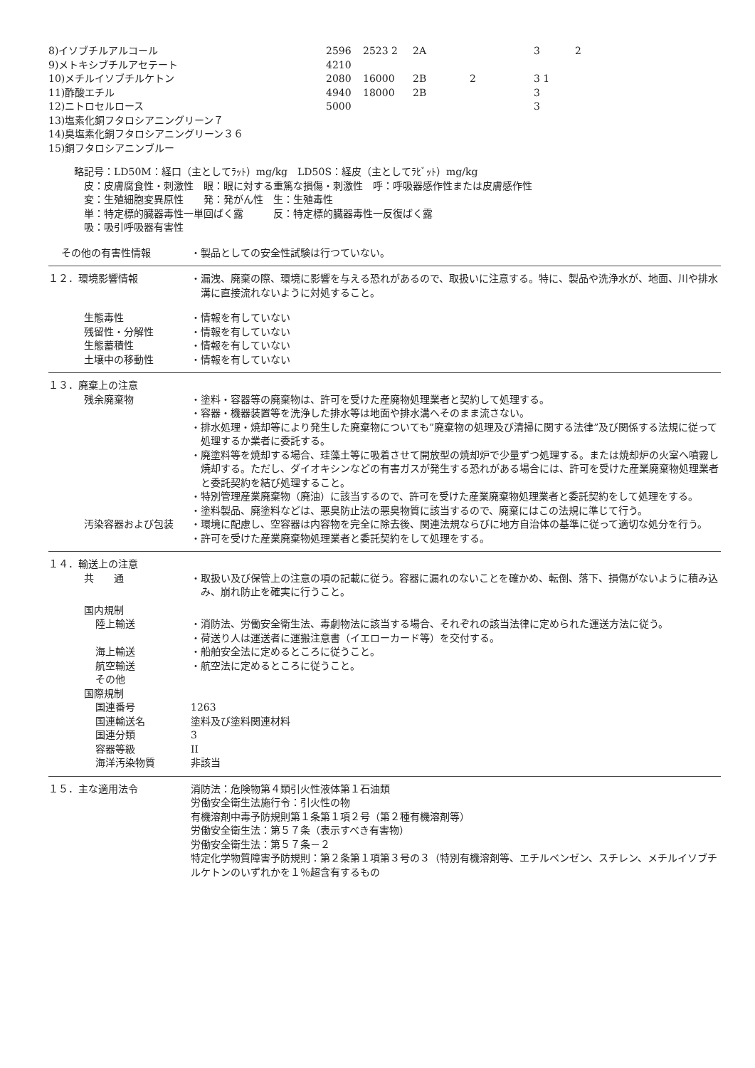| 8)イソブチルアルコール | 2596 | 2523 2 | 2A | | 3 | 2 |
| 9)メトキシブチルアセテート | 4210 | | | | | |
| 10)メチルイソブチルケトン | 2080 | 16000 | 2B | 2 | 3 1 | |
| 11)酢酸エチル | 4940 | 18000 | 2B | | 3 | |
| 12)ニトロセルロース | 5000 | | | | 3 | |
| 13)塩素化銅フタロシアニングリーン７ | | | | | | |
| 14)臭塩素化銅フタロシアニングリーン３６ | | | | | | |
| 15)銅フタロシアニンブルー | | | | | | |
略記号：LD50M：経口（主としてﾗｯﾄ）mg/kg　LD50S：経皮（主としてﾗﾋﾞｯﾄ）mg/kg
　皮：皮膚腐食性・刺激性　眼：眼に対する重篤な損傷・刺激性　呼：呼吸器感作性または皮膚感作性
　変：生殖細胞変異原性　　発：発がん性　生：生殖毒性
　単：特定標的臓器毒性一単回ばく露　　　反：特定標的臓器毒性一反復ばく露
　吸：吸引呼吸器有害性
その他の有害性情報 ・製品としての安全性試験は行つていない。
１２．環境影響情報 ・漏洩、廃棄の際、環境に影響を与える恐れがあるので、取扱いに注意する。特に、製品や洗浄水が、地面、川や排水溝に直接流れないように対処すること。
生態毒性
残留性・分解性
生態蓄積性
土壌中の移動性
・情報を有していない
・情報を有していない
・情報を有していない
・情報を有していない
１３．廃棄上の注意
残余廃棄物 ・塗料・容器等の廃棄物は、許可を受けた産廃物処理業者と契約して処理する。
・容器・機器装置等を洗浄した排水等は地面や排水溝へそのまま流さない。
・排水処理・焼却等により発生した廃棄物についても”廃棄物の処理及び清掃に関する法律”及び関係する法規に従って処理するか業者に委託する。
・廃塗料等を焼却する場合、珪藻土等に吸着させて開放型の焼却炉で少量ずつ処理する。または焼却炉の火室へ噴霧し焼却する。ただし、ダイオキシンなどの有害ガスが発生する恐れがある場合には、許可を受けた産業廃棄物処理業者と委託契約を結び処理すること。
・特別管理産業廃棄物（廃油）に該当するので、許可を受けた産業廃棄物処理業者と委託契約をして処理をする。
・塗料製品、廃塗料などは、悪臭防止法の悪臭物質に該当するので、廃棄にはこの法規に準じて行う。
汚染容器および包装 ・環境に配慮し、空容器は内容物を完全に除去後、関連法規ならびに地方自治体の基準に従って適切な処分を行う。
・許可を受けた産業廃棄物処理業者と委託契約をして処理をする。
１４．輸送上の注意
共　　通 ・取扱い及び保管上の注意の項の記載に従う。容器に漏れのないことを確かめ、転倒、落下、損傷がないように積み込み、崩れ防止を確実に行うこと。
国内規制
陸上輸送 ・消防法、労働安全衛生法、毒劇物法に該当する場合、それぞれの該当法律に定められた運送方法に従う。
・荷送り人は運送者に運搬注意書（イエローカード等）を交付する。
海上輸送
航空輸送
その他
・船舶安全法に定めるところに従うこと。
・航空法に定めるところに従うこと。
国際規制
国連番号
国連輸送名
国連分類
容器等級
海洋汚染物質
1263
塗料及び塗料関連材料
3
II
非該当
１５．主な適用法令 消防法：危険物第４類引火性液体第１石油類
労働安全衛生法施行令：引火性の物
有機溶剤中毒予防規則第１条第１項２号（第２種有機溶剤等）
労働安全衛生法：第５７条（表示すべき有害物）
労働安全衛生法：第５７条－２
特定化学物質障害予防規則：第２条第１項第３号の３（特別有機溶剤等、エチルベンゼン、スチレン、メチルイソブチルケトンのいずれかを１％超含有するもの